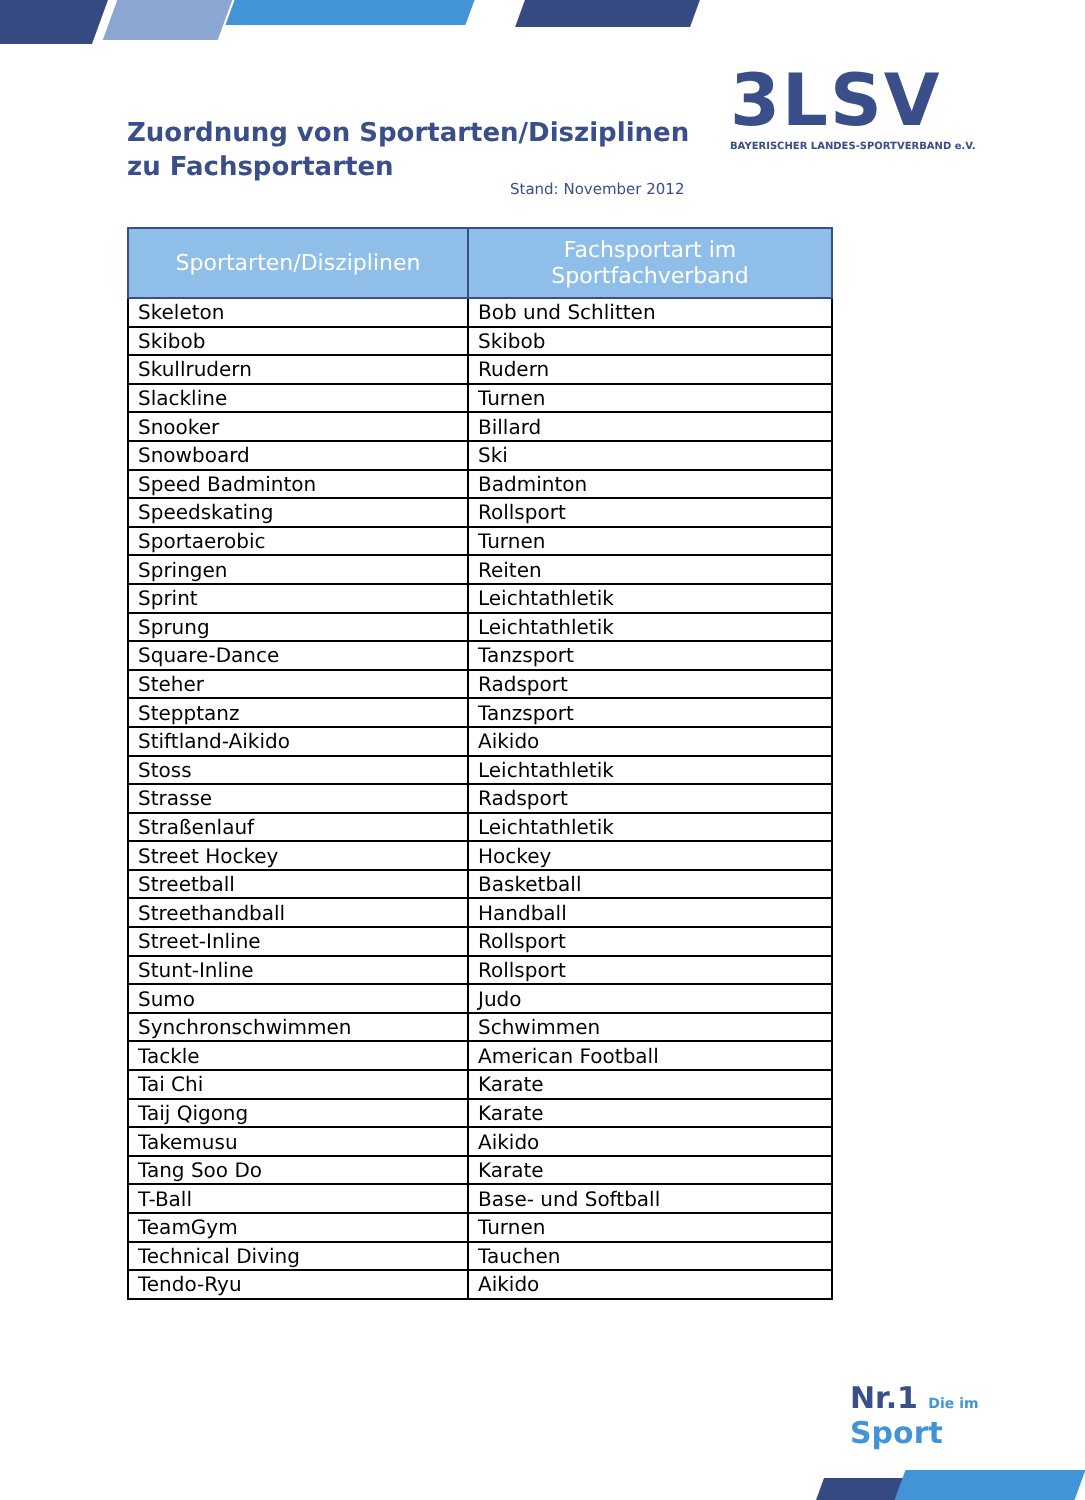Zuordnung von Sportarten/Disziplinen
zu Fachsportarten
Stand: November 2012
3LSV
BAYERISCHER LANDES-SPORTVERBAND e.V.
| Sportarten/Disziplinen | Fachsportart im Sportfachverband |
| --- | --- |
| Skeleton | Bob und Schlitten |
| Skibob | Skibob |
| Skullrudern | Rudern |
| Slackline | Turnen |
| Snooker | Billard |
| Snowboard | Ski |
| Speed Badminton | Badminton |
| Speedskating | Rollsport |
| Sportaerobic | Turnen |
| Springen | Reiten |
| Sprint | Leichtathletik |
| Sprung | Leichtathletik |
| Square-Dance | Tanzsport |
| Steher | Radsport |
| Stepptanz | Tanzsport |
| Stiftland-Aikido | Aikido |
| Stoss | Leichtathletik |
| Strasse | Radsport |
| Straßenlauf | Leichtathletik |
| Street Hockey | Hockey |
| Streetball | Basketball |
| Streethandball | Handball |
| Street-Inline | Rollsport |
| Stunt-Inline | Rollsport |
| Sumo | Judo |
| Synchronschwimmen | Schwimmen |
| Tackle | American Football |
| Tai Chi | Karate |
| Taij Qigong | Karate |
| Takemusu | Aikido |
| Tang Soo Do | Karate |
| T-Ball | Base- und Softball |
| TeamGym | Turnen |
| Technical Diving | Tauchen |
| Tendo-Ryu | Aikido |
Nr.1 Die im Sport